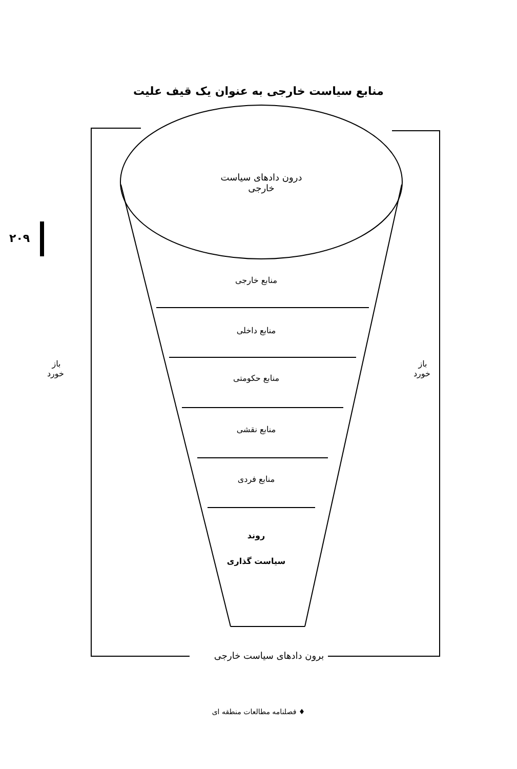منابع سیاست خارجی به عنوان یک قیف علیت
۲۰۹
درون دادهای سیاست خارجی
منابع خارجی
منابع داخلی
منابع حکومتی
منابع نقشی
منابع فردی
روند
سیاست گذاری
باز خورد
باز خورد
برون دادهای سیاست خارجی
♦ فصلنامه مطالعات منطقه ای